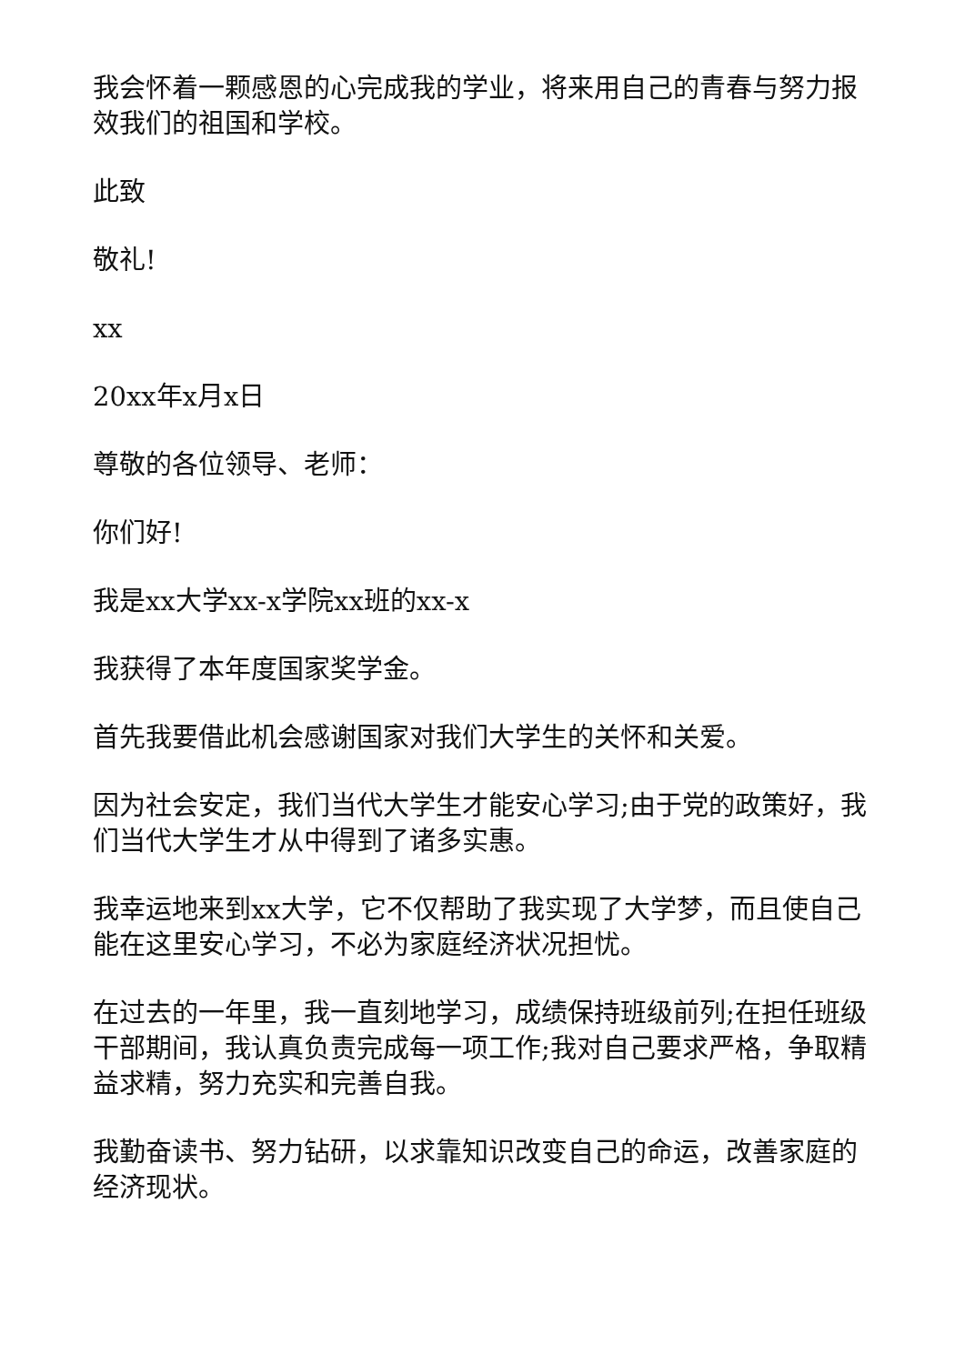我会怀着一颗感恩的心完成我的学业，将来用自己的青春与努力报效我们的祖国和学校。
此致
敬礼!
xx
20xx年x月x日
尊敬的各位领导、老师：
你们好!
我是xx大学xx-x学院xx班的xx-x
我获得了本年度国家奖学金。
首先我要借此机会感谢国家对我们大学生的关怀和关爱。
因为社会安定，我们当代大学生才能安心学习;由于党的政策好，我们当代大学生才从中得到了诸多实惠。
我幸运地来到xx大学，它不仅帮助了我实现了大学梦，而且使自己能在这里安心学习，不必为家庭经济状况担忧。
在过去的一年里，我一直刻地学习，成绩保持班级前列;在担任班级干部期间，我认真负责完成每一项工作;我对自己要求严格，争取精益求精，努力充实和完善自我。
我勤奋读书、努力钻研，以求靠知识改变自己的命运，改善家庭的经济现状。